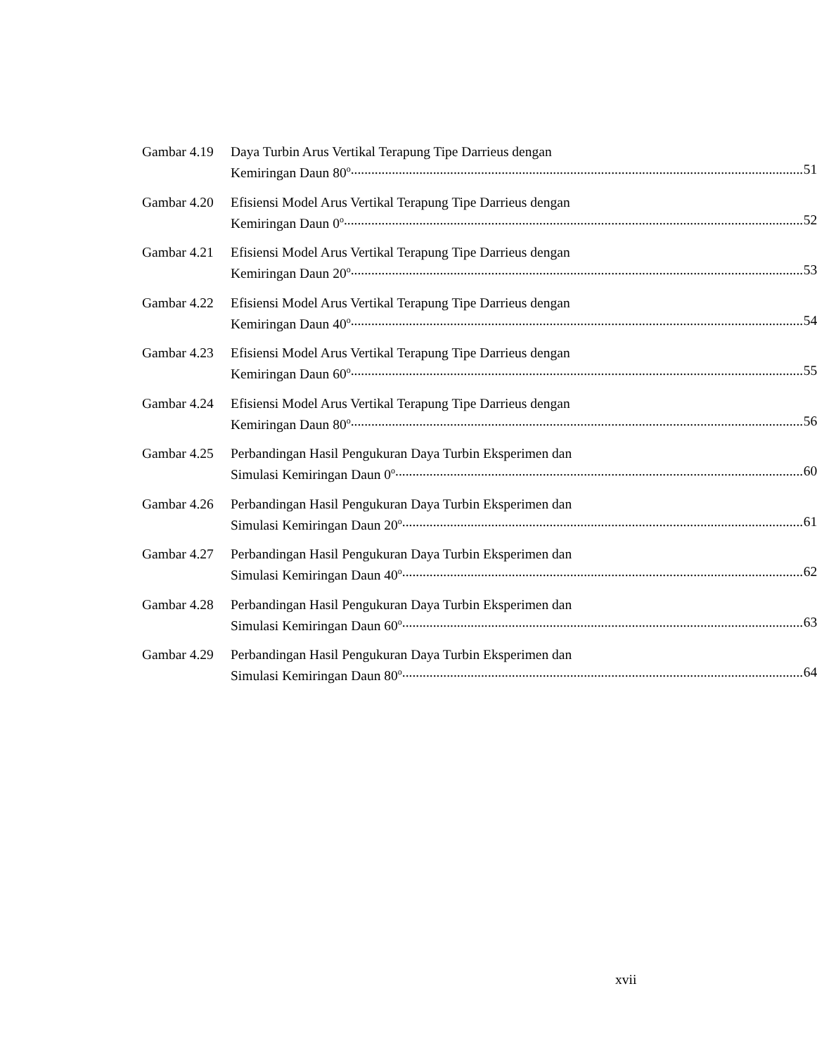Gambar 4.19
Daya Turbin Arus Vertikal Terapung Tipe Darrieus dengan
Kemiringan Daun 80<sup>o</sup> 51
Gambar 4.20
Efisiensi Model Arus Vertikal Terapung Tipe Darrieus dengan
Kemiringan Daun 0<sup>o</sup> 52
Gambar 4.21
Efisiensi Model Arus Vertikal Terapung Tipe Darrieus dengan
Kemiringan Daun 20<sup>o</sup> 53
Gambar 4.22
Efisiensi Model Arus Vertikal Terapung Tipe Darrieus dengan
Kemiringan Daun 40<sup>o</sup> 54
Gambar 4.23
Efisiensi Model Arus Vertikal Terapung Tipe Darrieus dengan
Kemiringan Daun 60<sup>o</sup> 55
Gambar 4.24
Efisiensi Model Arus Vertikal Terapung Tipe Darrieus dengan
Kemiringan Daun 80<sup>o</sup> 56
Gambar 4.25
Perbandingan Hasil Pengukuran Daya Turbin Eksperimen dan
Simulasi Kemiringan Daun 0<sup>o</sup> 60
Gambar 4.26
Perbandingan Hasil Pengukuran Daya Turbin Eksperimen dan
Simulasi Kemiringan Daun 20<sup>o</sup> 61
Gambar 4.27
Perbandingan Hasil Pengukuran Daya Turbin Eksperimen dan
Simulasi Kemiringan Daun 40<sup>o</sup> 62
Gambar 4.28
Perbandingan Hasil Pengukuran Daya Turbin Eksperimen dan
Simulasi Kemiringan Daun 60<sup>o</sup> 63
Gambar 4.29
Perbandingan Hasil Pengukuran Daya Turbin Eksperimen dan
Simulasi Kemiringan Daun 80<sup>o</sup> 64
xvii